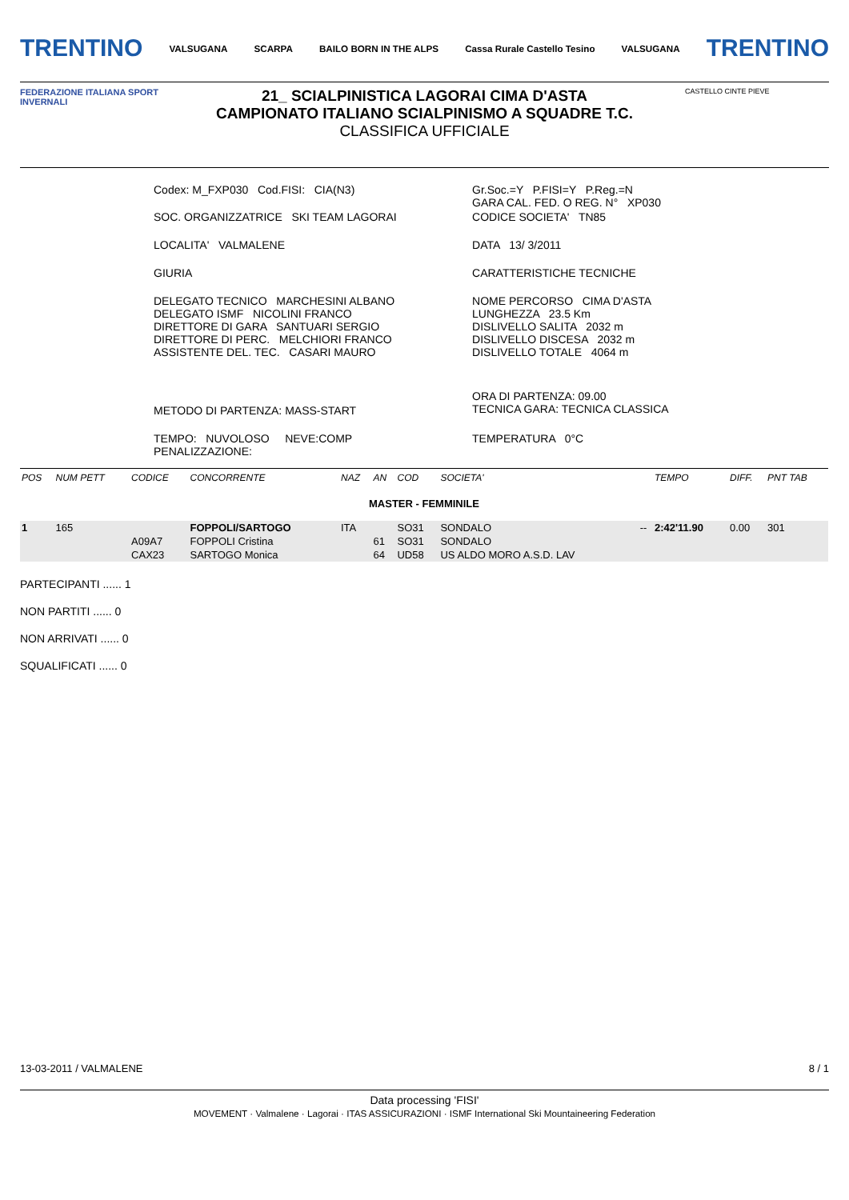TRENTINO VALSUGANA SCARPA BAILO BORN IN THE ALPS Cassa Rurale Castello Tesino VALSUGANA TRENTINO
FEDERAZIONE ITALIANA SPORT INVERNALI
21_ SCIALPINISTICA LAGORAI CIMA D'ASTA
CAMPIONATO ITALIANO SCIALPINISMO A SQUADRE T.C.
CLASSIFICA UFFICIALE
CASTELLO CINTE PIEVE
| Codex: M_FXP030 Cod.FISI: CIA(N3) | Gr.Soc.=Y P.FISI=Y P.Reg.=N GARA CAL. FED. O REG. N° XP030 |
| SOC. ORGANIZZATRICE SKI TEAM LAGORAI | CODICE SOCIETA' TN85 |
| LOCALITA' VALMALENE | DATA 13/ 3/2011 |
| GIURIA | CARATTERISTICHE TECNICHE |
| DELEGATO TECNICO MARCHESINI ALBANO DELEGATO ISMF NICOLINI FRANCO DIRETTORE DI GARA SANTUARI SERGIO DIRETTORE DI PERC. MELCHIORI FRANCO ASSISTENTE DEL. TEC. CASARI MAURO | NOME PERCORSO CIMA D'ASTA LUNGHEZZA 23.5 Km DISLIVELLO SALITA 2032 m DISLIVELLO DISCESA 2032 m DISLIVELLO TOTALE 4064 m |
| METODO DI PARTENZA: MASS-START | ORA DI PARTENZA: 09.00 TECNICA GARA: TECNICA CLASSICA |
| TEMPO: NUVOLOSO NEVE:COMP PENALIZZAZIONE: | TEMPERATURA 0°C |
| POS | NUM PETT | CODICE | CONCORRENTE | NAZ | AN | COD | SOCIETA' | | TEMPO | DIFF. | PNT TAB |
| --- | --- | --- | --- | --- | --- | --- | --- | --- | --- | --- | --- |
| MASTER - FEMMINILE | | | | | | | | | | | |
| 1 | 165 | | FOPPOLI/SARTOGO | ITA | | SO31 | SONDALO | -- | 2:42'11.90 | 0.00 | 301 |
| | | A09A7 | FOPPOLI Cristina | | 61 | SO31 | SONDALO | | | | |
| | | CAX23 | SARTOGO Monica | | 64 | UD58 | US ALDO MORO A.S.D. LAV | | | | |
PARTECIPANTI ...... 1
NON PARTITI ...... 0
NON ARRIVATI ...... 0
SQUALIFICATI ...... 0
13-03-2011 / VALMALENE 8 / 1
Data processing 'FISI'
MOVEMENT · Valmalene · Lagorai · ITAS ASSICURAZIONI · ISMF International Ski Mountaineering Federation